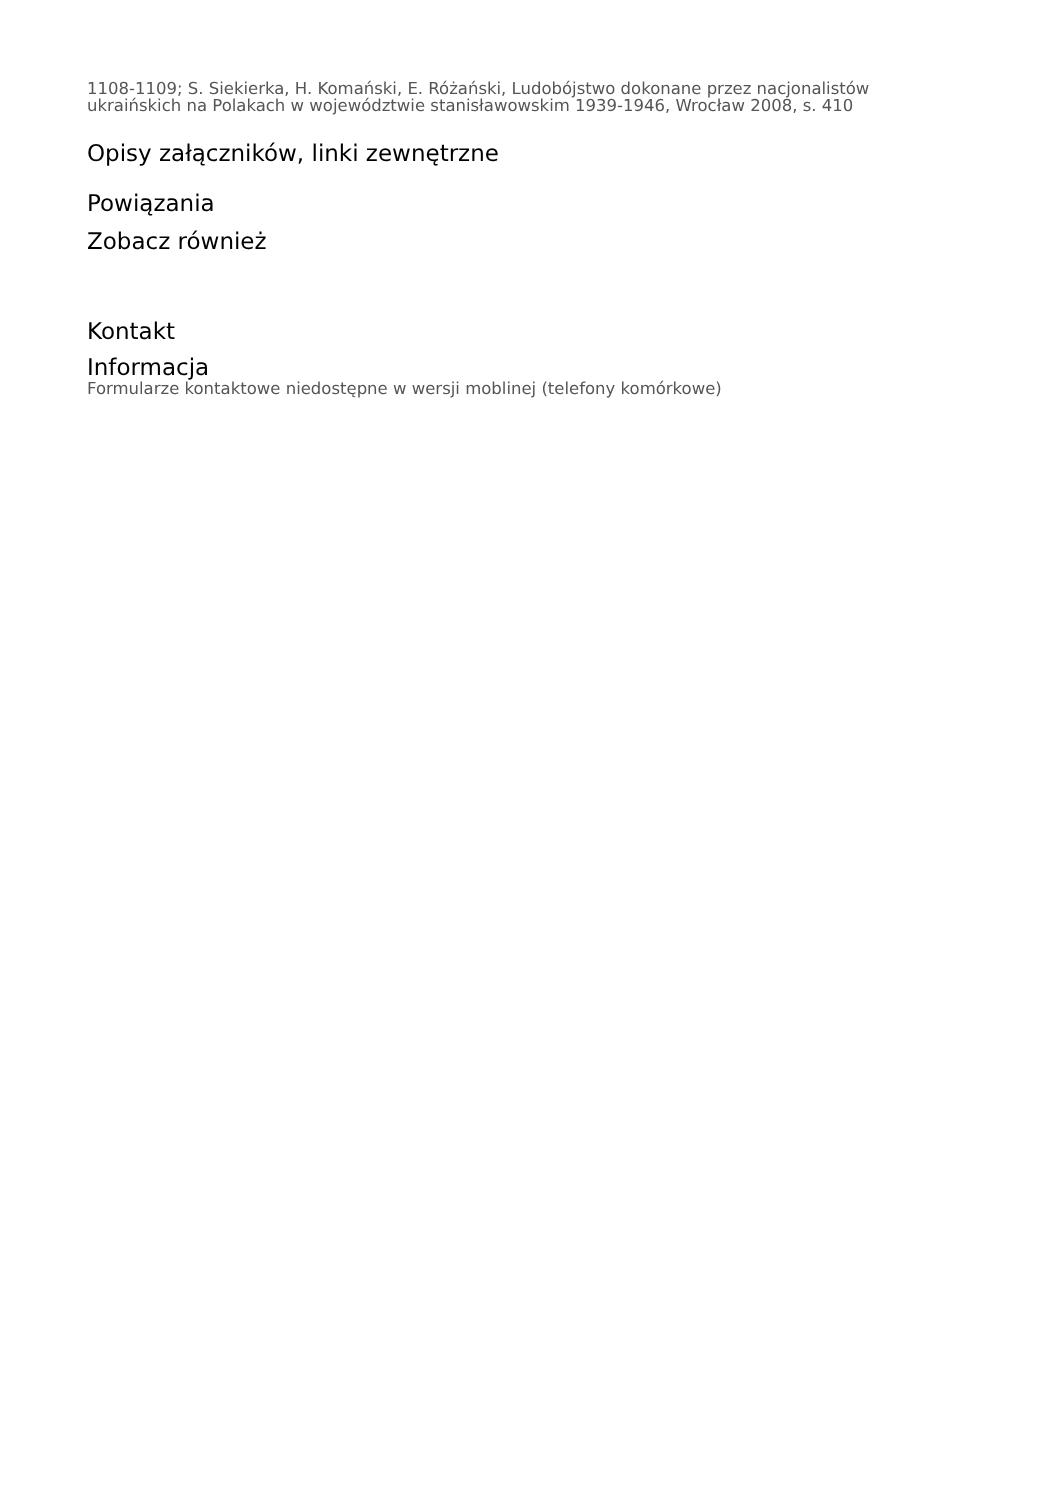1108-1109; S. Siekierka, H. Komański, E. Różański, Ludobójstwo dokonane przez nacjonalistów ukraińskich na Polakach w województwie stanisławowskim 1939-1946, Wrocław 2008, s. 410
Opisy załączników, linki zewnętrzne
Powiązania
Zobacz również
Kontakt
Informacja
Formularze kontaktowe niedostępne w wersji moblinej (telefony komórkowe)